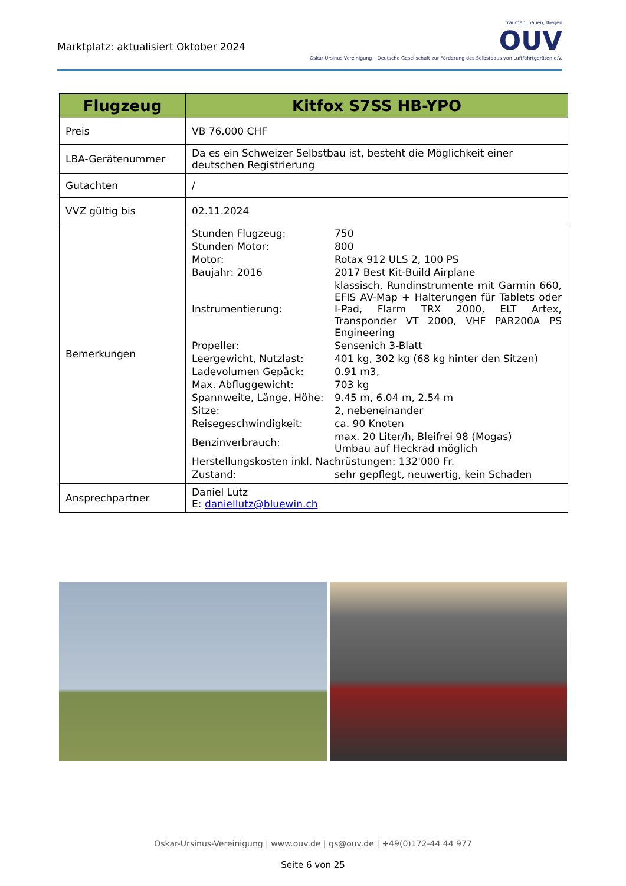Marktplatz: aktualisiert Oktober 2024
träumen, bauen, fliegen
OUV
Oskar-Ursinus-Vereinigung – Deutsche Gesellschaft zur Förderung des Selbstbaus von Luftfahrtgeräten e.V.
| Flugzeug | Kitfox S7SS HB-YPO |
| --- | --- |
| Preis | VB 76.000 CHF |
| LBA-Gerätenummer | Da es ein Schweizer Selbstbau ist, besteht die Möglichkeit einer deutschen Registrierung |
| Gutachten | / |
| VVZ gültig bis | 02.11.2024 |
| Bemerkungen | / Stunden Flugzeug: / 750 / / Stunden Motor: / 800 / / Motor: / Rotax 912 ULS 2, 100 PS / / Baujahr: 2016 / 2017 Best Kit-Build Airplane / / Instrumentierung: / klassisch, Rundinstrumente mit Garmin 660, EFIS AV-Map + Halterungen für Tablets oder I-Pad, Flarm TRX 2000, ELT Artex, Transponder VT 2000, VHF PAR200A PS Engineering / / Propeller: / Sensenich 3-Blatt / / Leergewicht, Nutzlast: / 401 kg, 302 kg (68 kg hinter den Sitzen) / / Ladevolumen Gepäck: / 0.91 m3, / / Max. Abfluggewicht: / 703 kg / / Spannweite, Länge, Höhe: / 9.45 m, 6.04 m, 2.54 m / / Sitze: / 2, nebeneinander / / Reisegeschwindigkeit: / ca. 90 Knoten / / Benzinverbrauch: / max. 20 Liter/h, Bleifrei 98 (Mogas) Umbau auf Heckrad möglich / / Herstellungskosten inkl. Nachrüstungen: 132'000 Fr. / / / Zustand: / sehr gepflegt, neuwertig, kein Schaden / |
| Ansprechpartner | Daniel Lutz E: daniellutz@bluewin.ch |
Oskar-Ursinus-Vereinigung | www.ouv.de | gs@ouv.de | +49(0)172-44 44 977
Seite 6 von 25